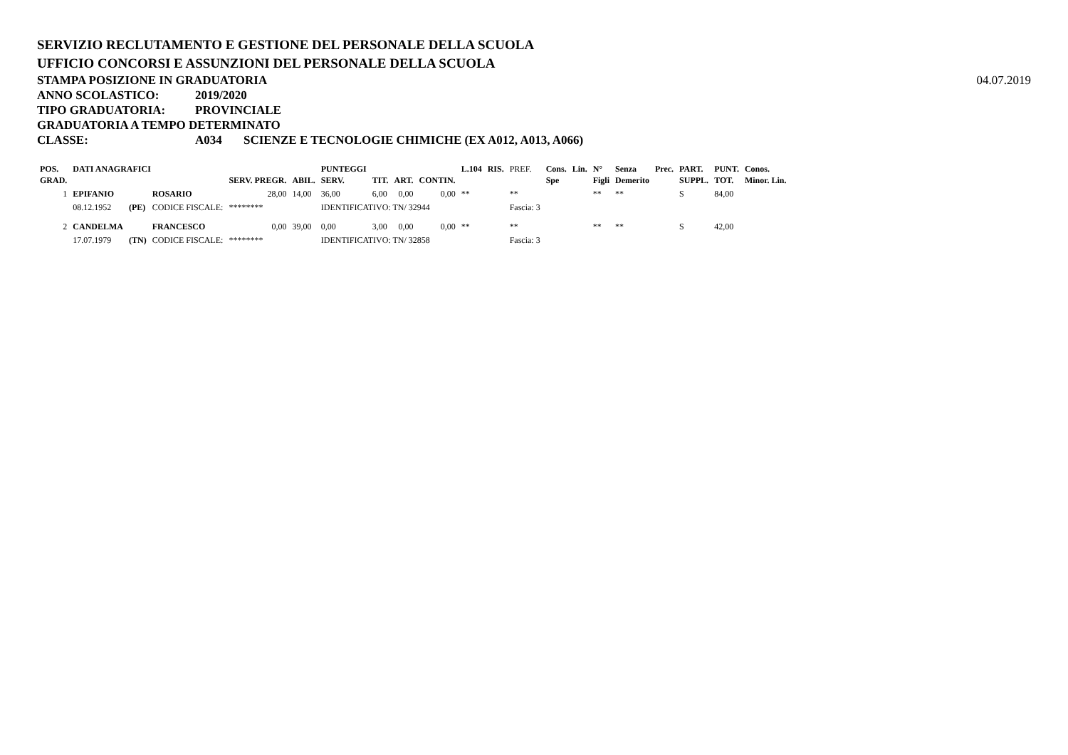SERVIZIO RECLUTAMENTO E GESTIONE DEL PERSONALE DELLA SCUOLA
UFFICIO CONCORSI E ASSUNZIONI DEL PERSONALE DELLA SCUOLA
STAMPA POSIZIONE IN GRADUATORIA
04.07.2019
ANNO SCOLASTICO: 2019/2020
TIPO GRADUATORIA: PROVINCIALE
GRADUATORIA A TEMPO DETERMINATO
CLASSE: A034 SCIENZE E TECNOLOGIE CHIMICHE (EX A012, A013, A066)
| POS. GRAD. | DATI ANAGRAFICI | | | SERV. PREGR. | ABIL. | PUNTEGGI SERV. | TIT. | ART. | CONTIN. | L.104 | RIS. | PREF. | Cons. Spe | Lin. | N° Figli | Senza Demerito | Prec. | PART. SUPPL. | PUNT. TOT. | Conos. Minor. Lin. |
| --- | --- | --- | --- | --- | --- | --- | --- | --- | --- | --- | --- | --- | --- | --- | --- | --- | --- | --- | --- | --- |
| 1 | EPIFANIO | | ROSARIO | 28,00 | 14,00 | 36,00 | 6,00 | 0,00 | 0,00 | ** | | ** | | | ** | ** | | S | 84,00 | |
| | 08.12.1952 | (PE) | CODICE FISCALE: | ******** | | IDENTIFICATIVO: TN/ 32944 | | | | | | Fascia: 3 | | | | | | | | |
| 2 | CANDELMA | | FRANCESCO | 0,00 | 39,00 | 0,00 | 3,00 | 0,00 | 0,00 | ** | | ** | | | ** | ** | | S | 42,00 | |
| | 17.07.1979 | (TN) | CODICE FISCALE: | ******** | | IDENTIFICATIVO: TN/ 32858 | | | | | | Fascia: 3 | | | | | | | | |